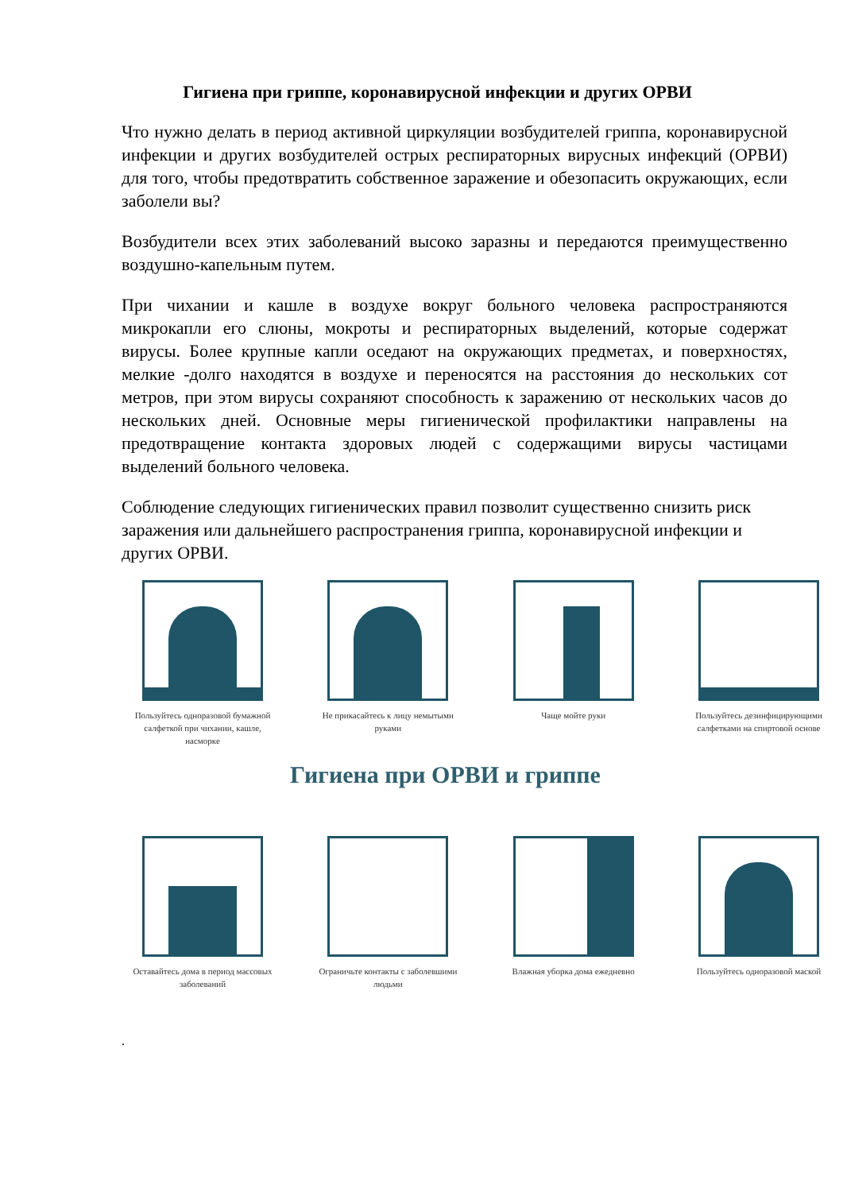Гигиена при гриппе, коронавирусной инфекции и других ОРВИ
Что нужно делать в период активной циркуляции возбудителей гриппа, коронавирусной инфекции и других возбудителей острых респираторных вирусных инфекций (ОРВИ) для того, чтобы предотвратить собственное заражение и обезопасить окружающих, если заболели вы?
Возбудители всех этих заболеваний высоко заразны и передаются преимущественно воздушно-капельным путем.
При чихании и кашле в воздухе вокруг больного человека распространяются микрокапли его слюны, мокроты и респираторных выделений, которые содержат вирусы. Более крупные капли оседают на окружающих предметах, и поверхностях, мелкие -долго находятся в воздухе и переносятся на расстояния до нескольких сот метров, при этом вирусы сохраняют способность к заражению от нескольких часов до нескольких дней. Основные меры гигиенической профилактики направлены на предотвращение контакта здоровых людей с содержащими вирусы частицами выделений больного человека.
Соблюдение следующих гигиенических правил позволит существенно снизить риск заражения или дальнейшего распространения гриппа, коронавирусной инфекции и других ОРВИ.
Пользуйтесь одноразовой бумажной салфеткой при чихании, кашле, насморке
Не прикасайтесь к лицу немытыми руками
Чаще мойте руки Пользуйтесь дезинфицирующими салфетками на спиртовой основе
Гигиена при ОРВИ и гриппе
Оставайтесь дома в период массовых заболеваний
Ограничьте контакты с заболевшими людьми
Влажная уборка дома ежедневно
Пользуйтесь одноразовой маской
.